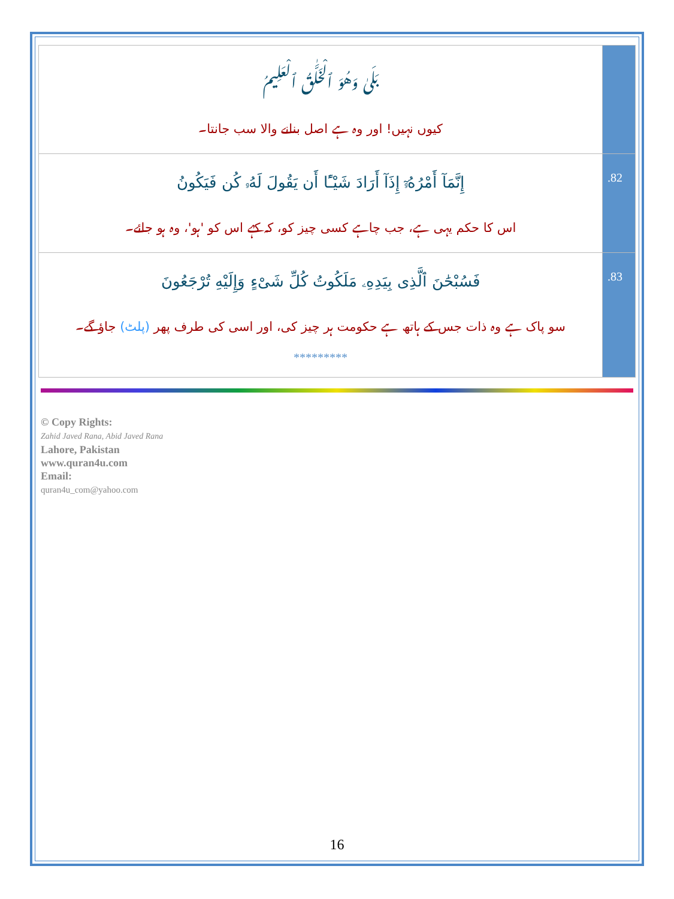| بَلَىٰ وَهُوَ ٱلْخَلَّٰقُ ٱلْعَلِيمُ کیوں نہیں! اور وہ ہے اصل بنانے والا سب جانتا۔ | |
| إِنَّمَآ أَمْرُهُۥٓ إِذَآ أَرَادَ شَيْـًٔا أَن يَقُولَ لَهُۥ كُن فَيَكُونُ اس کا حکم یہی ہے، جب چاہے کسی چیز کو، کہ کہے اس کو 'ہو'، وہ ہو جائے۔ | .82 |
| فَسُبْحَٰنَ ٱلَّذِى بِيَدِهِۦ مَلَكُوتُ كُلِّ شَىْءٍ وَإِلَيْهِ تُرْجَعُونَ سو پاک ہے وہ ذات جس کے ہاتھ ہے حکومت ہر چیز کی، اور اسی کی طرف پھر (پلٹ) جاؤ گے۔ ********* | .83 |
© Copy Rights:
Zahid Javed Rana, Abid Javed Rana
Lahore, Pakistan
www.quran4u.com
Email:
quran4u_com@yahoo.com
16